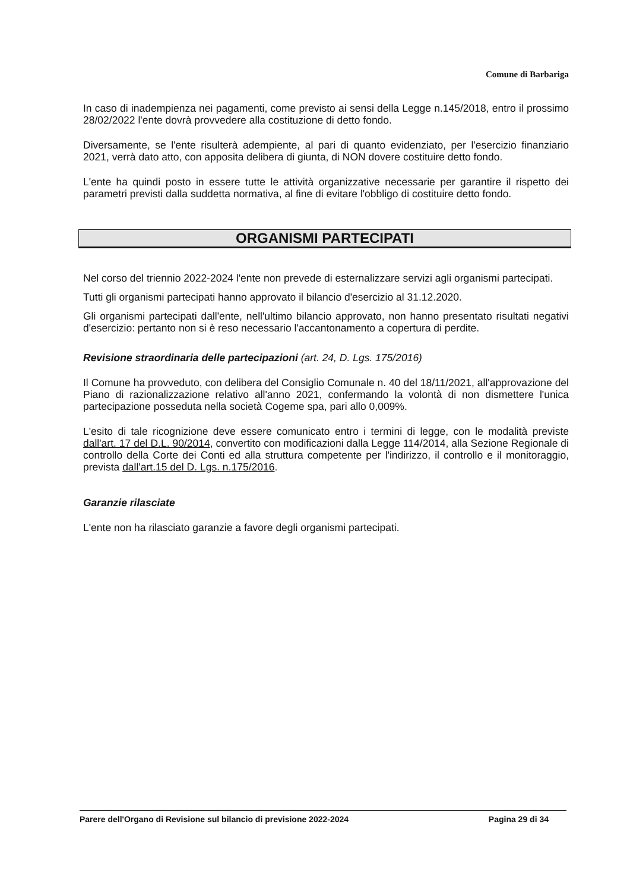Comune di Barbariga
In caso di inadempienza nei pagamenti, come previsto ai sensi della Legge n.145/2018, entro il prossimo 28/02/2022 l'ente dovrà provvedere alla costituzione di detto fondo.
Diversamente, se l'ente risulterà adempiente, al pari di quanto evidenziato, per l'esercizio finanziario 2021, verrà dato atto, con apposita delibera di giunta, di NON dovere costituire detto fondo.
L'ente ha quindi posto in essere tutte le attività organizzative necessarie per garantire il rispetto dei parametri previsti dalla suddetta normativa, al fine di evitare l'obbligo di costituire detto fondo.
ORGANISMI PARTECIPATI
Nel corso del triennio 2022-2024 l'ente non prevede di esternalizzare servizi agli organismi partecipati.
Tutti gli organismi partecipati hanno approvato il bilancio d'esercizio al 31.12.2020.
Gli organismi partecipati dall'ente, nell'ultimo bilancio approvato, non hanno presentato risultati negativi d'esercizio: pertanto non si è reso necessario l'accantonamento a copertura di perdite.
Revisione straordinaria delle partecipazioni (art. 24, D. Lgs. 175/2016)
Il Comune ha provveduto, con delibera del Consiglio Comunale n. 40 del 18/11/2021, all'approvazione del Piano di razionalizzazione relativo all'anno 2021, confermando la volontà di non dismettere l'unica partecipazione posseduta nella società Cogeme spa, pari allo 0,009%.
L'esito di tale ricognizione deve essere comunicato entro i termini di legge, con le modalità previste dall'art. 17 del D.L. 90/2014, convertito con modificazioni dalla Legge 114/2014, alla Sezione Regionale di controllo della Corte dei Conti ed alla struttura competente per l'indirizzo, il controllo e il monitoraggio, prevista dall'art.15 del D. Lgs. n.175/2016.
Garanzie rilasciate
L'ente non ha rilasciato garanzie a favore degli organismi partecipati.
Parere dell'Organo di Revisione sul bilancio di previsione 2022-2024 Pagina 29 di 34